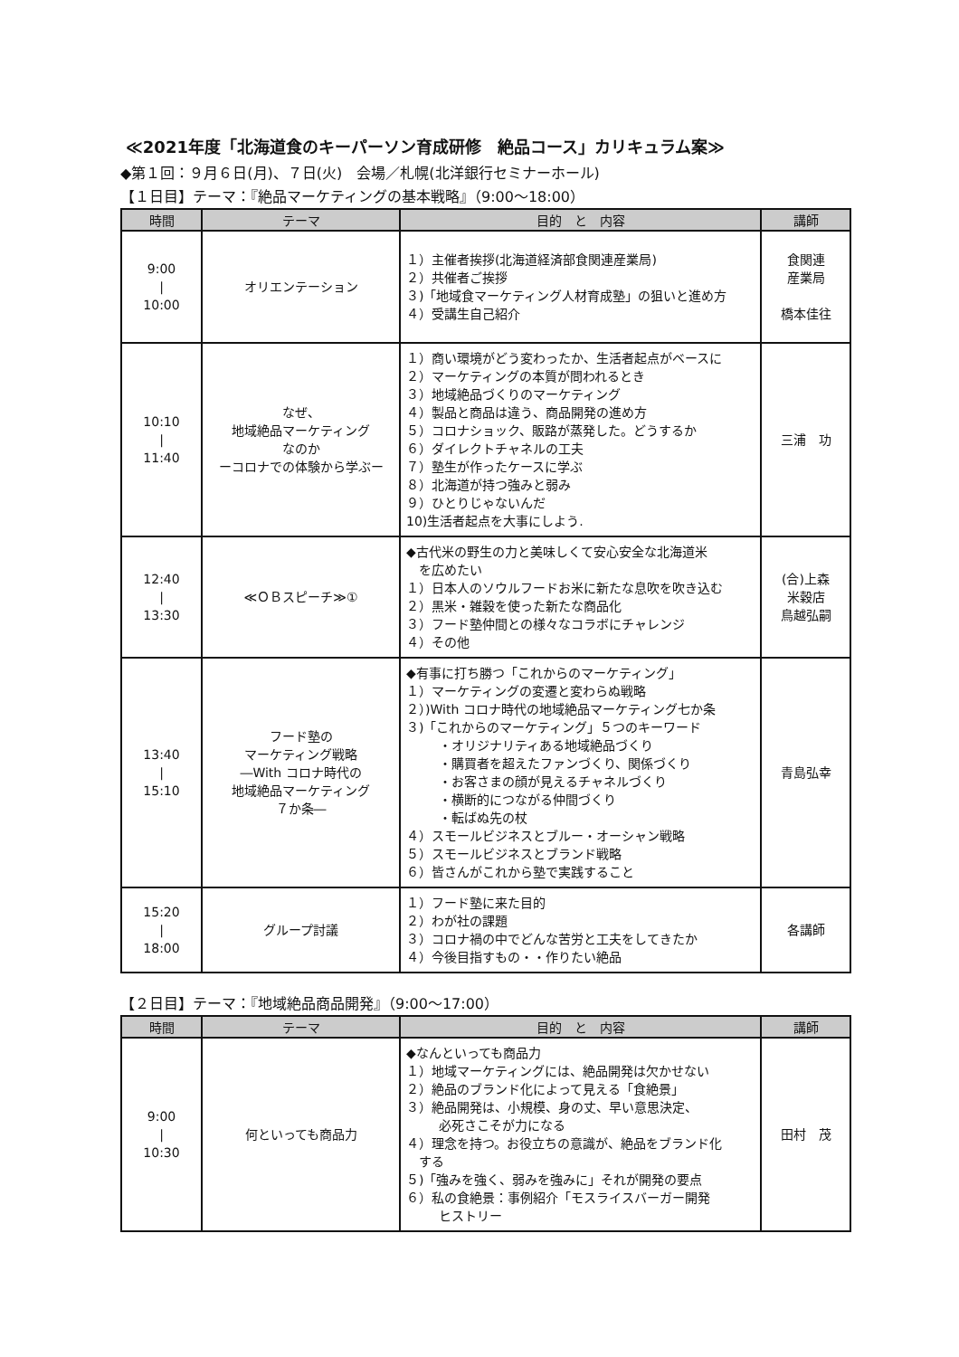≪2021年度「北海道食のキーパーソン育成研修　絶品コース」カリキュラム案≫
◆第１回：９月６日(月)、７日(火)　会場／札幌(北洋銀行セミナーホール)
【１日目】テーマ：『絶品マーケティングの基本戦略』（9:00～18:00）
| 時間 | テーマ | 目的 と 内容 | 講師 |
| --- | --- | --- | --- |
| 9:00 / 10:00 | オリエンテーション | １）主催者挨拶(北海道経済部食関連産業局) ２）共催者ご挨拶 ３)「地域食マーケティング人材育成塾」の狙いと進め方 ４）受講生自己紹介 | 食関連 産業局 橋本佳往 |
| 10:10 / 11:40 | なぜ、 地域絶品マーケティング なのか ーコロナでの体験から学ぶー | １）商い環境がどう変わったか、生活者起点がベースに ２）マーケティングの本質が問われるとき ３）地域絶品づくりのマーケティング ４）製品と商品は違う、商品開発の進め方 ５）コロナショック、販路が蒸発した。どうするか ６）ダイレクトチャネルの工夫 ７）塾生が作ったケースに学ぶ ８）北海道が持つ強みと弱み ９）ひとりじゃないんだ 10)生活者起点を大事にしよう. | 三浦 功 |
| 12:40 / 13:30 | ≪ＯＢスピーチ≫① | ◆古代米の野生の力と美味しくて安心安全な北海道米 を広めたい １）日本人のソウルフードお米に新たな息吹を吹き込む ２）黒米・雑穀を使った新たな商品化 ３）フード塾仲間との様々なコラボにチャレンジ ４）その他 | (合)上森 米穀店 鳥越弘嗣 |
| 13:40 / 15:10 | フード塾の マーケティング戦略 ―With コロナ時代の 地域絶品マーケティング ７か条― | ◆有事に打ち勝つ「これからのマーケティング」 １）マーケティングの変遷と変わらぬ戦略 ２）)With コロナ時代の地域絶品マーケティング七か条 ３)「これからのマーケティング」５つのキーワード ・オリジナリティある地域絶品づくり ・購買者を超えたファンづくり、関係づくり ・お客さまの顔が見えるチャネルづくり ・横断的につながる仲間づくり ・転ばぬ先の杖 ４）スモールビジネスとブルー・オーシャン戦略 ５）スモールビジネスとブランド戦略 ６）皆さんがこれから塾で実践すること | 青島弘幸 |
| 15:20 / 18:00 | グループ討議 | １）フード塾に来た目的 ２）わが社の課題 ３）コロナ禍の中でどんな苦労と工夫をしてきたか ４）今後目指すもの・・作りたい絶品 | 各講師 |
【２日目】テーマ：『地域絶品商品開発』（9:00～17:00）
| 時間 | テーマ | 目的 と 内容 | 講師 |
| --- | --- | --- | --- |
| 9:00 / 10:30 | 何といっても商品力 | ◆なんといっても商品力 １）地域マーケティングには、絶品開発は欠かせない ２）絶品のブランド化によって見える「食絶景」 ３）絶品開発は、小規模、身の丈、早い意思決定、 必死さこそが力になる ４）理念を持つ。お役立ちの意識が、絶品をブランド化 する ５)「強みを強く、弱みを強みに」それが開発の要点 ６）私の食絶景：事例紹介「モスライスバーガー開発 ヒストリー | 田村 茂 |